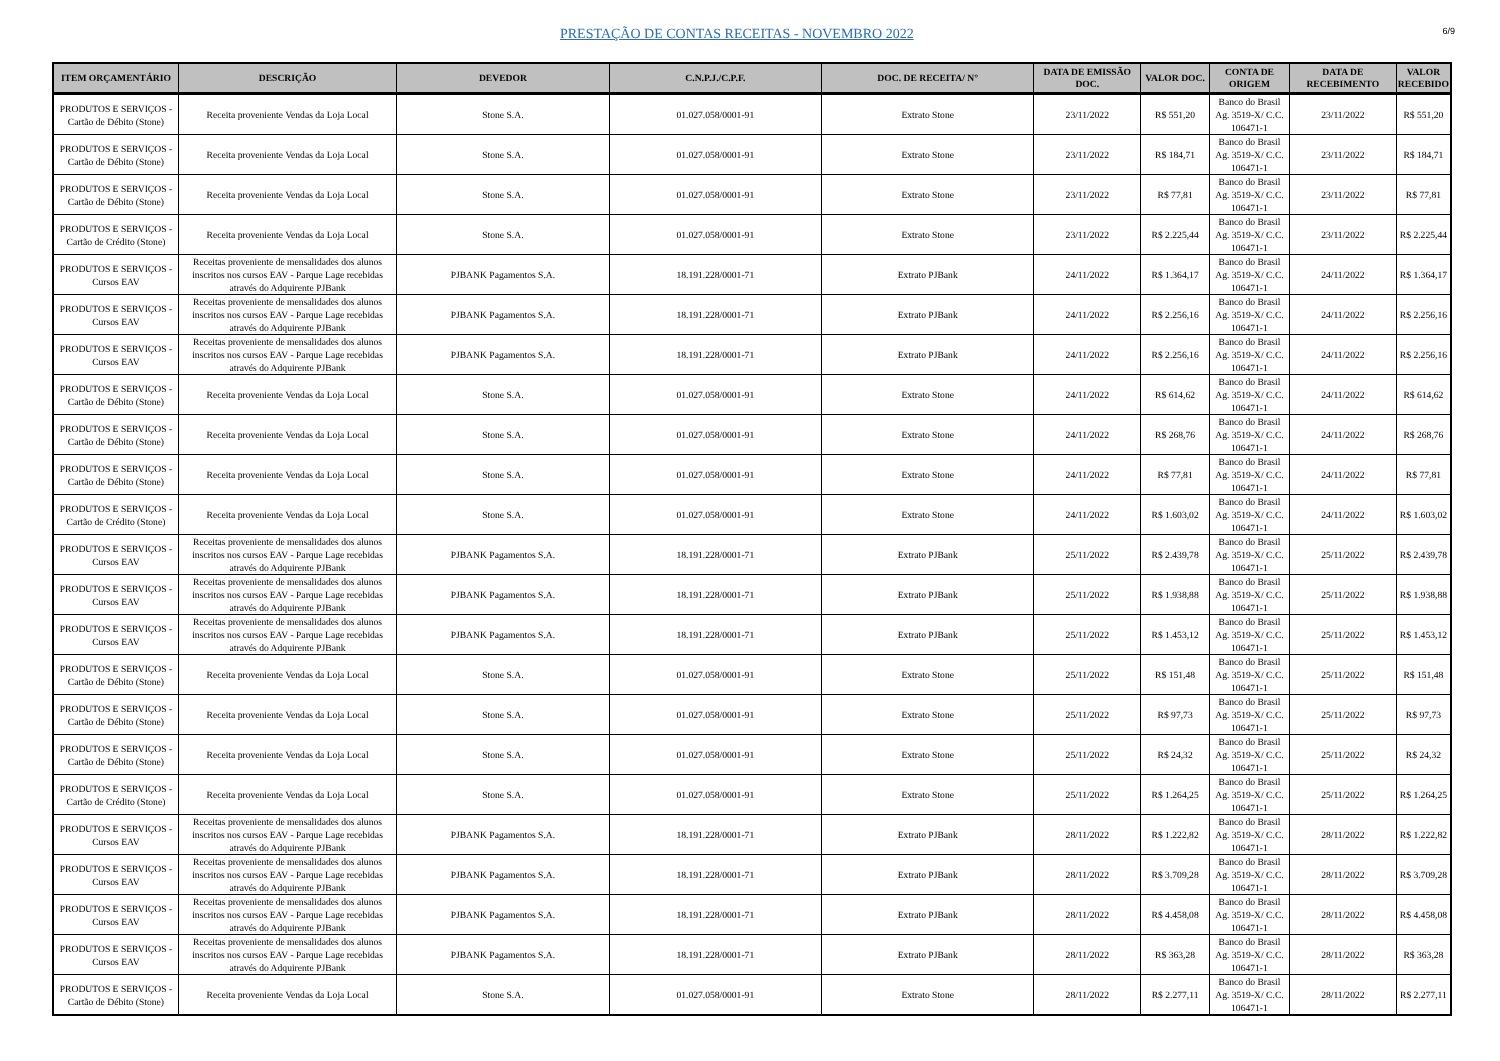PRESTAÇÃO DE CONTAS RECEITAS - NOVEMBRO 2022 6/9
| ITEM ORÇAMENTÁRIO | DESCRIÇÃO | DEVEDOR | C.N.P.J./C.P.F. | DOC. DE RECEITA/ N° | DATA DE EMISSÃO DOC. | VALOR DOC. | CONTA DE ORIGEM | DATA DE RECEBIMENTO | VALOR RECEBIDO |
| --- | --- | --- | --- | --- | --- | --- | --- | --- | --- |
| PRODUTOS E SERVIÇOS - Cartão de Débito (Stone) | Receita proveniente Vendas da Loja Local | Stone S.A. | 01.027.058/0001-91 | Extrato Stone | 23/11/2022 | R$ 551,20 | Banco do Brasil Ag. 3519-X/ C.C. 106471-1 | 23/11/2022 | R$ 551,20 |
| PRODUTOS E SERVIÇOS - Cartão de Débito (Stone) | Receita proveniente Vendas da Loja Local | Stone S.A. | 01.027.058/0001-91 | Extrato Stone | 23/11/2022 | R$ 184,71 | Banco do Brasil Ag. 3519-X/ C.C. 106471-1 | 23/11/2022 | R$ 184,71 |
| PRODUTOS E SERVIÇOS - Cartão de Débito (Stone) | Receita proveniente Vendas da Loja Local | Stone S.A. | 01.027.058/0001-91 | Extrato Stone | 23/11/2022 | R$ 77,81 | Banco do Brasil Ag. 3519-X/ C.C. 106471-1 | 23/11/2022 | R$ 77,81 |
| PRODUTOS E SERVIÇOS - Cartão de Crédito (Stone) | Receita proveniente Vendas da Loja Local | Stone S.A. | 01.027.058/0001-91 | Extrato Stone | 23/11/2022 | R$ 2.225,44 | Banco do Brasil Ag. 3519-X/ C.C. 106471-1 | 23/11/2022 | R$ 2.225,44 |
| PRODUTOS E SERVIÇOS - Cursos EAV | Receitas proveniente de mensalidades dos alunos inscritos nos cursos EAV - Parque Lage recebidas através do Adquirente PJBank | PJBANK Pagamentos S.A. | 18.191.228/0001-71 | Extrato PJBank | 24/11/2022 | R$ 1.364,17 | Banco do Brasil Ag. 3519-X/ C.C. 106471-1 | 24/11/2022 | R$ 1.364,17 |
| PRODUTOS E SERVIÇOS - Cursos EAV | Receitas proveniente de mensalidades dos alunos inscritos nos cursos EAV - Parque Lage recebidas através do Adquirente PJBank | PJBANK Pagamentos S.A. | 18.191.228/0001-71 | Extrato PJBank | 24/11/2022 | R$ 2.256,16 | Banco do Brasil Ag. 3519-X/ C.C. 106471-1 | 24/11/2022 | R$ 2.256,16 |
| PRODUTOS E SERVIÇOS - Cursos EAV | Receitas proveniente de mensalidades dos alunos inscritos nos cursos EAV - Parque Lage recebidas através do Adquirente PJBank | PJBANK Pagamentos S.A. | 18.191.228/0001-71 | Extrato PJBank | 24/11/2022 | R$ 2.256,16 | Banco do Brasil Ag. 3519-X/ C.C. 106471-1 | 24/11/2022 | R$ 2.256,16 |
| PRODUTOS E SERVIÇOS - Cartão de Débito (Stone) | Receita proveniente Vendas da Loja Local | Stone S.A. | 01.027.058/0001-91 | Extrato Stone | 24/11/2022 | R$ 614,62 | Banco do Brasil Ag. 3519-X/ C.C. 106471-1 | 24/11/2022 | R$ 614,62 |
| PRODUTOS E SERVIÇOS - Cartão de Débito (Stone) | Receita proveniente Vendas da Loja Local | Stone S.A. | 01.027.058/0001-91 | Extrato Stone | 24/11/2022 | R$ 268,76 | Banco do Brasil Ag. 3519-X/ C.C. 106471-1 | 24/11/2022 | R$ 268,76 |
| PRODUTOS E SERVIÇOS - Cartão de Débito (Stone) | Receita proveniente Vendas da Loja Local | Stone S.A. | 01.027.058/0001-91 | Extrato Stone | 24/11/2022 | R$ 77,81 | Banco do Brasil Ag. 3519-X/ C.C. 106471-1 | 24/11/2022 | R$ 77,81 |
| PRODUTOS E SERVIÇOS - Cartão de Crédito (Stone) | Receita proveniente Vendas da Loja Local | Stone S.A. | 01.027.058/0001-91 | Extrato Stone | 24/11/2022 | R$ 1.603,02 | Banco do Brasil Ag. 3519-X/ C.C. 106471-1 | 24/11/2022 | R$ 1.603,02 |
| PRODUTOS E SERVIÇOS - Cursos EAV | Receitas proveniente de mensalidades dos alunos inscritos nos cursos EAV - Parque Lage recebidas através do Adquirente PJBank | PJBANK Pagamentos S.A. | 18.191.228/0001-71 | Extrato PJBank | 25/11/2022 | R$ 2.439,78 | Banco do Brasil Ag. 3519-X/ C.C. 106471-1 | 25/11/2022 | R$ 2.439,78 |
| PRODUTOS E SERVIÇOS - Cursos EAV | Receitas proveniente de mensalidades dos alunos inscritos nos cursos EAV - Parque Lage recebidas através do Adquirente PJBank | PJBANK Pagamentos S.A. | 18.191.228/0001-71 | Extrato PJBank | 25/11/2022 | R$ 1.938,88 | Banco do Brasil Ag. 3519-X/ C.C. 106471-1 | 25/11/2022 | R$ 1.938,88 |
| PRODUTOS E SERVIÇOS - Cursos EAV | Receitas proveniente de mensalidades dos alunos inscritos nos cursos EAV - Parque Lage recebidas através do Adquirente PJBank | PJBANK Pagamentos S.A. | 18.191.228/0001-71 | Extrato PJBank | 25/11/2022 | R$ 1.453,12 | Banco do Brasil Ag. 3519-X/ C.C. 106471-1 | 25/11/2022 | R$ 1.453,12 |
| PRODUTOS E SERVIÇOS - Cartão de Débito (Stone) | Receita proveniente Vendas da Loja Local | Stone S.A. | 01.027.058/0001-91 | Extrato Stone | 25/11/2022 | R$ 151,48 | Banco do Brasil Ag. 3519-X/ C.C. 106471-1 | 25/11/2022 | R$ 151,48 |
| PRODUTOS E SERVIÇOS - Cartão de Débito (Stone) | Receita proveniente Vendas da Loja Local | Stone S.A. | 01.027.058/0001-91 | Extrato Stone | 25/11/2022 | R$ 97,73 | Banco do Brasil Ag. 3519-X/ C.C. 106471-1 | 25/11/2022 | R$ 97,73 |
| PRODUTOS E SERVIÇOS - Cartão de Débito (Stone) | Receita proveniente Vendas da Loja Local | Stone S.A. | 01.027.058/0001-91 | Extrato Stone | 25/11/2022 | R$ 24,32 | Banco do Brasil Ag. 3519-X/ C.C. 106471-1 | 25/11/2022 | R$ 24,32 |
| PRODUTOS E SERVIÇOS - Cartão de Crédito (Stone) | Receita proveniente Vendas da Loja Local | Stone S.A. | 01.027.058/0001-91 | Extrato Stone | 25/11/2022 | R$ 1.264,25 | Banco do Brasil Ag. 3519-X/ C.C. 106471-1 | 25/11/2022 | R$ 1.264,25 |
| PRODUTOS E SERVIÇOS - Cursos EAV | Receitas proveniente de mensalidades dos alunos inscritos nos cursos EAV - Parque Lage recebidas através do Adquirente PJBank | PJBANK Pagamentos S.A. | 18.191.228/0001-71 | Extrato PJBank | 28/11/2022 | R$ 1.222,82 | Banco do Brasil Ag. 3519-X/ C.C. 106471-1 | 28/11/2022 | R$ 1.222,82 |
| PRODUTOS E SERVIÇOS - Cursos EAV | Receitas proveniente de mensalidades dos alunos inscritos nos cursos EAV - Parque Lage recebidas através do Adquirente PJBank | PJBANK Pagamentos S.A. | 18.191.228/0001-71 | Extrato PJBank | 28/11/2022 | R$ 3.709,28 | Banco do Brasil Ag. 3519-X/ C.C. 106471-1 | 28/11/2022 | R$ 3.709,28 |
| PRODUTOS E SERVIÇOS - Cursos EAV | Receitas proveniente de mensalidades dos alunos inscritos nos cursos EAV - Parque Lage recebidas através do Adquirente PJBank | PJBANK Pagamentos S.A. | 18.191.228/0001-71 | Extrato PJBank | 28/11/2022 | R$ 4.458,08 | Banco do Brasil Ag. 3519-X/ C.C. 106471-1 | 28/11/2022 | R$ 4.458,08 |
| PRODUTOS E SERVIÇOS - Cursos EAV | Receitas proveniente de mensalidades dos alunos inscritos nos cursos EAV - Parque Lage recebidas através do Adquirente PJBank | PJBANK Pagamentos S.A. | 18.191.228/0001-71 | Extrato PJBank | 28/11/2022 | R$ 363,28 | Banco do Brasil Ag. 3519-X/ C.C. 106471-1 | 28/11/2022 | R$ 363,28 |
| PRODUTOS E SERVIÇOS - Cartão de Débito (Stone) | Receita proveniente Vendas da Loja Local | Stone S.A. | 01.027.058/0001-91 | Extrato Stone | 28/11/2022 | R$ 2.277,11 | Banco do Brasil Ag. 3519-X/ C.C. 106471-1 | 28/11/2022 | R$ 2.277,11 |